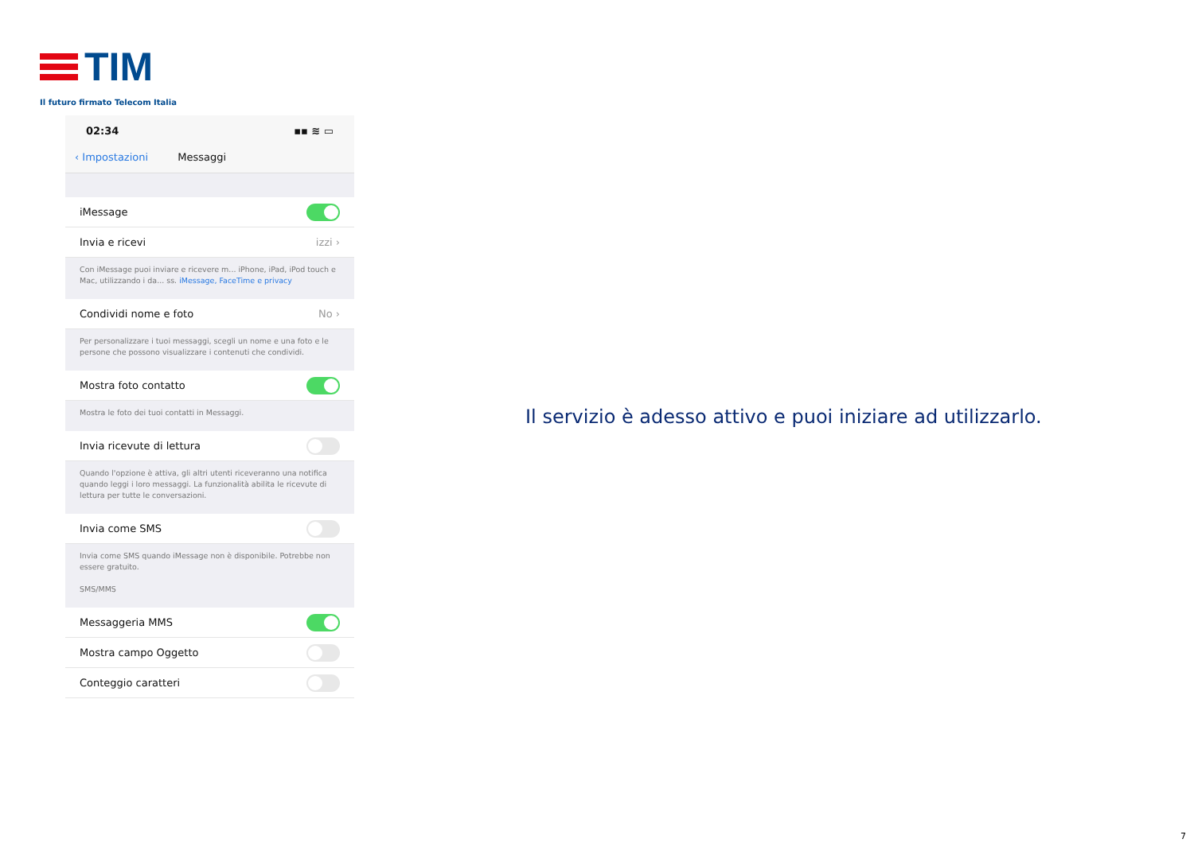TIM
Il futuro firmato Telecom Italia
02:34 ▪▪ ≋ ▭
‹ Impostazioni Messaggi
iMessage
Invia e ricevi izzi ›
Con iMessage puoi inviare e ricevere m... iPhone, iPad, iPod touch e Mac, utilizzando i da... ss. iMessage, FaceTime e privacy
Condividi nome e foto No ›
Per personalizzare i tuoi messaggi, scegli un nome e una foto e le persone che possono visualizzare i contenuti che condividi.
Mostra foto contatto
Mostra le foto dei tuoi contatti in Messaggi.
Invia ricevute di lettura
Quando l'opzione è attiva, gli altri utenti riceveranno una notifica quando leggi i loro messaggi. La funzionalità abilita le ricevute di lettura per tutte le conversazioni.
Invia come SMS
Invia come SMS quando iMessage non è disponibile. Potrebbe non essere gratuito.
SMS/MMS
Messaggeria MMS
Mostra campo Oggetto
Conteggio caratteri
Il servizio è adesso attivo e puoi iniziare ad utilizzarlo.
7